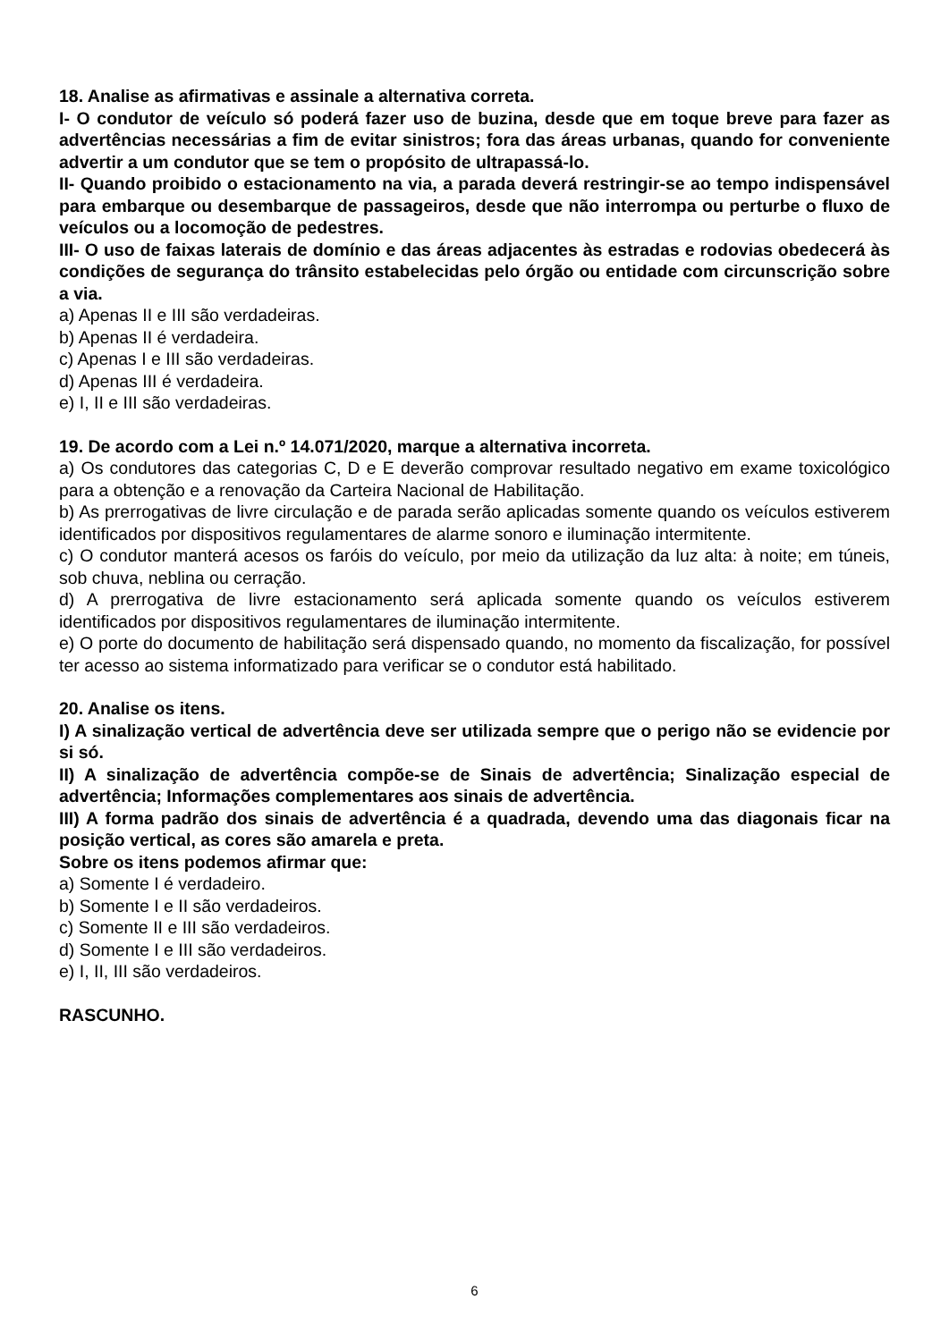18. Analise as afirmativas e assinale a alternativa correta.
I- O condutor de veículo só poderá fazer uso de buzina, desde que em toque breve para fazer as advertências necessárias a fim de evitar sinistros; fora das áreas urbanas, quando for conveniente advertir a um condutor que se tem o propósito de ultrapassá-lo.
II- Quando proibido o estacionamento na via, a parada deverá restringir-se ao tempo indispensável para embarque ou desembarque de passageiros, desde que não interrompa ou perturbe o fluxo de veículos ou a locomoção de pedestres.
III- O uso de faixas laterais de domínio e das áreas adjacentes às estradas e rodovias obedecerá às condições de segurança do trânsito estabelecidas pelo órgão ou entidade com circunscrição sobre a via.
a) Apenas II e III são verdadeiras.
b) Apenas II é verdadeira.
c) Apenas I e III são verdadeiras.
d) Apenas III é verdadeira.
e) I, II e III são verdadeiras.
19. De acordo com a Lei n.º 14.071/2020, marque a alternativa incorreta.
a) Os condutores das categorias C, D e E deverão comprovar resultado negativo em exame toxicológico para a obtenção e a renovação da Carteira Nacional de Habilitação.
b) As prerrogativas de livre circulação e de parada serão aplicadas somente quando os veículos estiverem identificados por dispositivos regulamentares de alarme sonoro e iluminação intermitente.
c) O condutor manterá acesos os faróis do veículo, por meio da utilização da luz alta: à noite; em túneis, sob chuva, neblina ou cerração.
d) A prerrogativa de livre estacionamento será aplicada somente quando os veículos estiverem identificados por dispositivos regulamentares de iluminação intermitente.
e) O porte do documento de habilitação será dispensado quando, no momento da fiscalização, for possível ter acesso ao sistema informatizado para verificar se o condutor está habilitado.
20. Analise os itens.
I) A sinalização vertical de advertência deve ser utilizada sempre que o perigo não se evidencie por si só.
II) A sinalização de advertência compõe-se de Sinais de advertência; Sinalização especial de advertência; Informações complementares aos sinais de advertência.
III) A forma padrão dos sinais de advertência é a quadrada, devendo uma das diagonais ficar na posição vertical, as cores são amarela e preta.
Sobre os itens podemos afirmar que:
a) Somente I é verdadeiro.
b) Somente I e II são verdadeiros.
c) Somente II e III são verdadeiros.
d) Somente I e III são verdadeiros.
e) I, II, III são verdadeiros.
RASCUNHO.
6